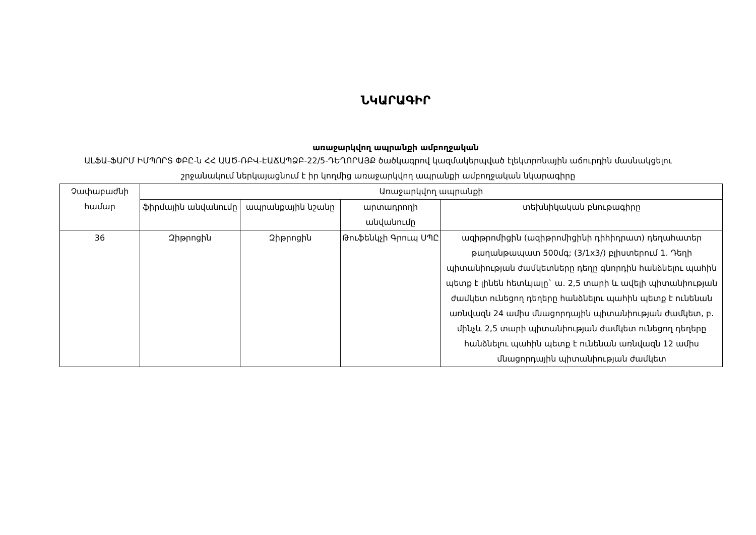ՆԿԱՐԱԳԻՐ
առաջարկվող ապրանքի ամբողջական
ԱԼՖԱ-ՖԱՐՄ ԻՄՊՈՐՏ ՓԲԸ-ն ՀՀ ԱԱԾ-ՌԲՎ-ԷԱՃԱՊՁԲ-22/5-ԴԵՂՈՐԱՅՔ ծածկագրով կազմակերպված էլեկտրոնային աճուրդին մասնակցելու շրջանակում ներկայացնում է իր կողմից առաջարկվող ապրանքի ամբողջական նկարագիրը
| Չափաբաժնի համար | Առաջարկվող ապրանքի | | | |
| --- | --- | --- | --- | --- |
| | ֆիրմային անվանումը | ապրանքային նշանը | արտադրողի անվանումը | տեխնիկական բնութագիրը |
| 36 | Զիթրոցին | Զիթրոցին | Թուֆենկչի Գրուպ ՍՊԸ | ազիթրոմիցին (ազիթրոմիցինի դիհիդրատ) դեղահատեր թաղանթապատ 500մգ; (3/1x3/) բլիստերում 1. Դեղի պիտանիության ժամկետները դեղը գնորդին հանձնելու պահին պետք է լինեն հետևյալը` ա. 2,5 տարի և ավելի պիտանիության ժամկետ ունեցող դեղերը հանձնելու պահին պետք է ունենան առնվազն 24 ամիս մնացորդային պիտանիության ժամկետ, բ. մինչև 2,5 տարի պիտանիության ժամկետ ունեցող դեղերը հանձնելու պահին պետք է ունենան առնվազն 12 ամիս մնացորդային պիտանիության ժամկետ |